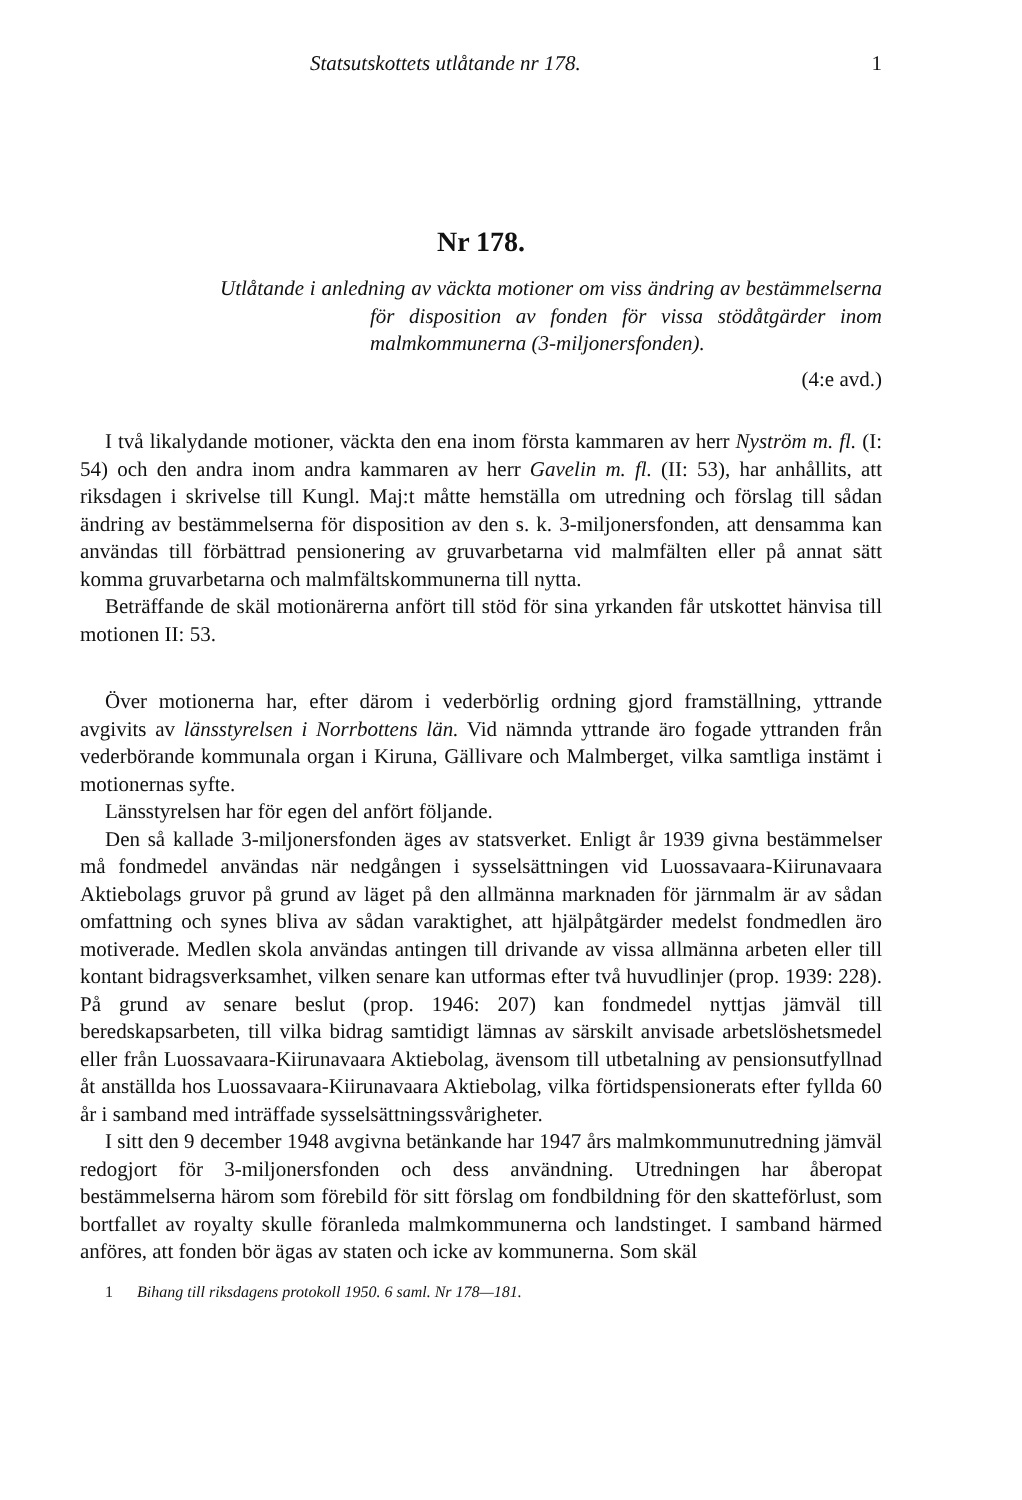Statsutskottets utlåtande nr 178. 1
Nr 178.
Utlåtande i anledning av väckta motioner om viss ändring av bestämmelserna för disposition av fonden för vissa stödåtgärder inom malmkommunerna (3-miljonersfonden).
(4:e avd.)
I två likalydande motioner, väckta den ena inom första kammaren av herr Nyström m. fl. (I: 54) och den andra inom andra kammaren av herr Gavelin m. fl. (II: 53), har anhållits, att riksdagen i skrivelse till Kungl. Maj:t måtte hemställa om utredning och förslag till sådan ändring av bestämmelserna för disposition av den s. k. 3-miljonersfonden, att densamma kan användas till förbättrad pensionering av gruvarbetarna vid malmfälten eller på annat sätt komma gruvarbetarna och malmfältskommunerna till nytta.
Beträffande de skäl motionärerna anfört till stöd för sina yrkanden får utskottet hänvisa till motionen II: 53.
Över motionerna har, efter därom i vederbörlig ordning gjord framställning, yttrande avgivits av länsstyrelsen i Norrbottens län. Vid nämnda yttrande äro fogade yttranden från vederbörande kommunala organ i Kiruna, Gällivare och Malmberget, vilka samtliga instämt i motionernas syfte.
Länsstyrelsen har för egen del anfört följande.
Den så kallade 3-miljonersfonden äges av statsverket. Enligt år 1939 givna bestämmelser må fondmedel användas när nedgången i sysselsättningen vid Luossavaara-Kiirunavaara Aktiebolags gruvor på grund av läget på den allmänna marknaden för järnmalm är av sådan omfattning och synes bliva av sådan varaktighet, att hjälpåtgärder medelst fondmedlen äro motiverade. Medlen skola användas antingen till drivande av vissa allmänna arbeten eller till kontant bidragsverksamhet, vilken senare kan utformas efter två huvudlinjer (prop. 1939: 228). På grund av senare beslut (prop. 1946: 207) kan fondmedel nyttjas jämväl till beredskapsarbeten, till vilka bidrag samtidigt lämnas av särskilt anvisade arbetslöshetsmedel eller från Luossavaara-Kiirunavaara Aktiebolag, ävensom till utbetalning av pensionsutfyllnad åt anställda hos Luossavaara-Kiirunavaara Aktiebolag, vilka förtidspensionerats efter fyllda 60 år i samband med inträffade sysselsättningssvårigheter.
I sitt den 9 december 1948 avgivna betänkande har 1947 års malmkommunutredning jämväl redogjort för 3-miljonersfonden och dess användning. Utredningen har åberopat bestämmelserna härom som förebild för sitt förslag om fondbildning för den skatteförlust, som bortfallet av royalty skulle föranleda malmkommunerna och landstinget. I samband härmed anföres, att fonden bör ägas av staten och icke av kommunerna. Som skäl
1 Bihang till riksdagens protokoll 1950. 6 saml. Nr 178—181.